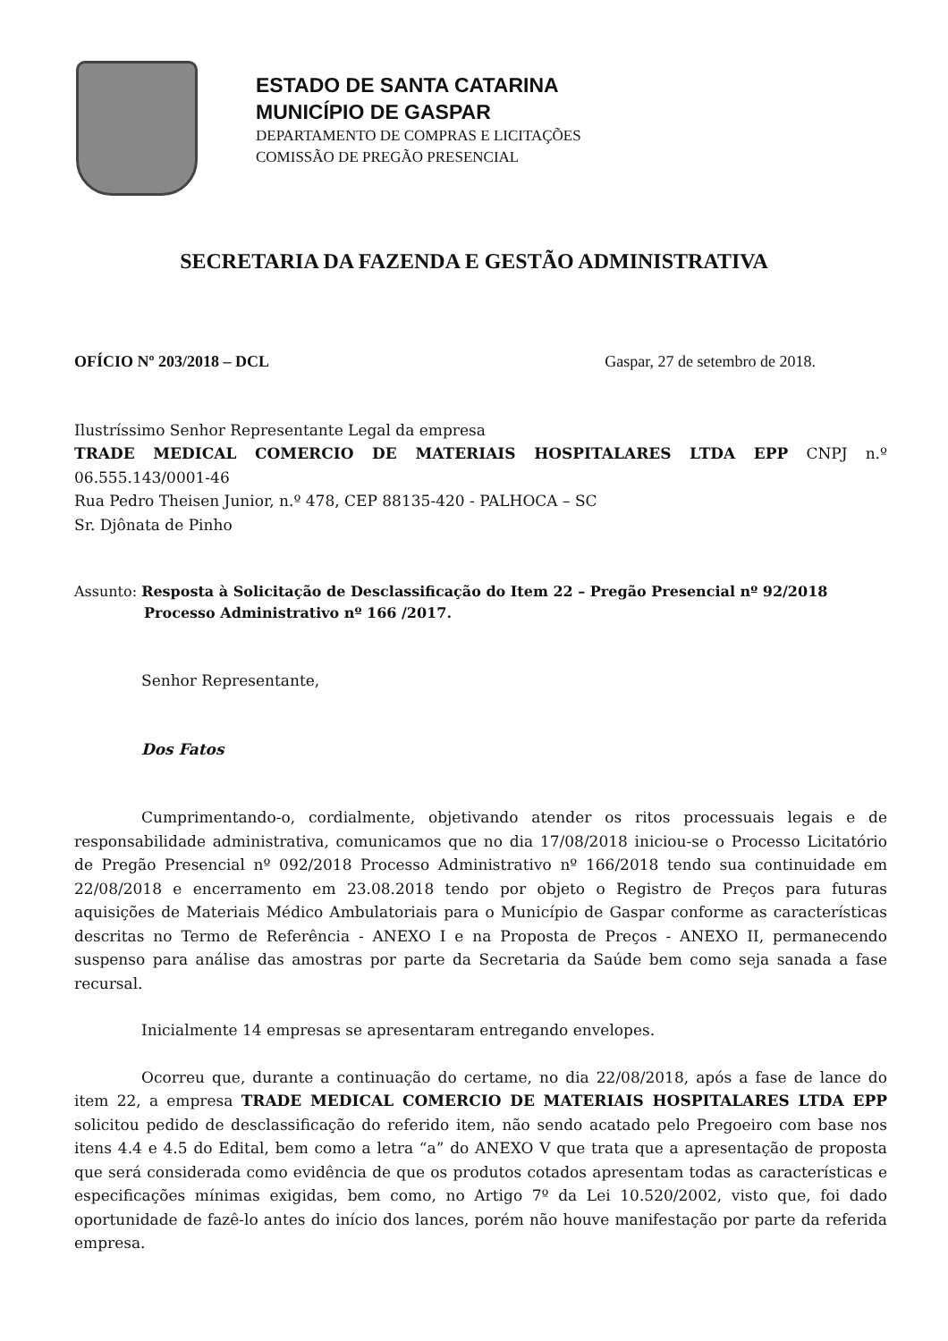ESTADO DE SANTA CATARINA
MUNICÍPIO DE GASPAR
DEPARTAMENTO DE COMPRAS E LICITAÇÕES
COMISSÃO DE PREGÃO PRESENCIAL
SECRETARIA DA FAZENDA E GESTÃO ADMINISTRATIVA
OFÍCIO Nº 203/2018 – DCL Gaspar, 27 de setembro de 2018.
Ilustríssimo Senhor Representante Legal da empresa
TRADE MEDICAL COMERCIO DE MATERIAIS HOSPITALARES LTDA EPP CNPJ n.º 06.555.143/0001-46
Rua Pedro Theisen Junior, n.º 478, CEP 88135-420 - PALHOCA – SC
Sr. Djônata de Pinho
Assunto: Resposta à Solicitação de Desclassificação do Item 22 – Pregão Presencial nº 92/2018
Processo Administrativo nº 166 /2017.
Senhor Representante,
Dos Fatos
Cumprimentando-o, cordialmente, objetivando atender os ritos processuais legais e de responsabilidade administrativa, comunicamos que no dia 17/08/2018 iniciou-se o Processo Licitatório de Pregão Presencial nº 092/2018 Processo Administrativo nº 166/2018 tendo sua continuidade em 22/08/2018 e encerramento em 23.08.2018 tendo por objeto o Registro de Preços para futuras aquisições de Materiais Médico Ambulatoriais para o Município de Gaspar conforme as características descritas no Termo de Referência - ANEXO I e na Proposta de Preços - ANEXO II, permanecendo suspenso para análise das amostras por parte da Secretaria da Saúde bem como seja sanada a fase recursal.
Inicialmente 14 empresas se apresentaram entregando envelopes.
Ocorreu que, durante a continuação do certame, no dia 22/08/2018, após a fase de lance do item 22, a empresa TRADE MEDICAL COMERCIO DE MATERIAIS HOSPITALARES LTDA EPP solicitou pedido de desclassificação do referido item, não sendo acatado pelo Pregoeiro com base nos itens 4.4 e 4.5 do Edital, bem como a letra “a” do ANEXO V que trata que a apresentação de proposta que será considerada como evidência de que os produtos cotados apresentam todas as características e especificações mínimas exigidas, bem como, no Artigo 7º da Lei 10.520/2002, visto que, foi dado oportunidade de fazê-lo antes do início dos lances, porém não houve manifestação por parte da referida empresa.